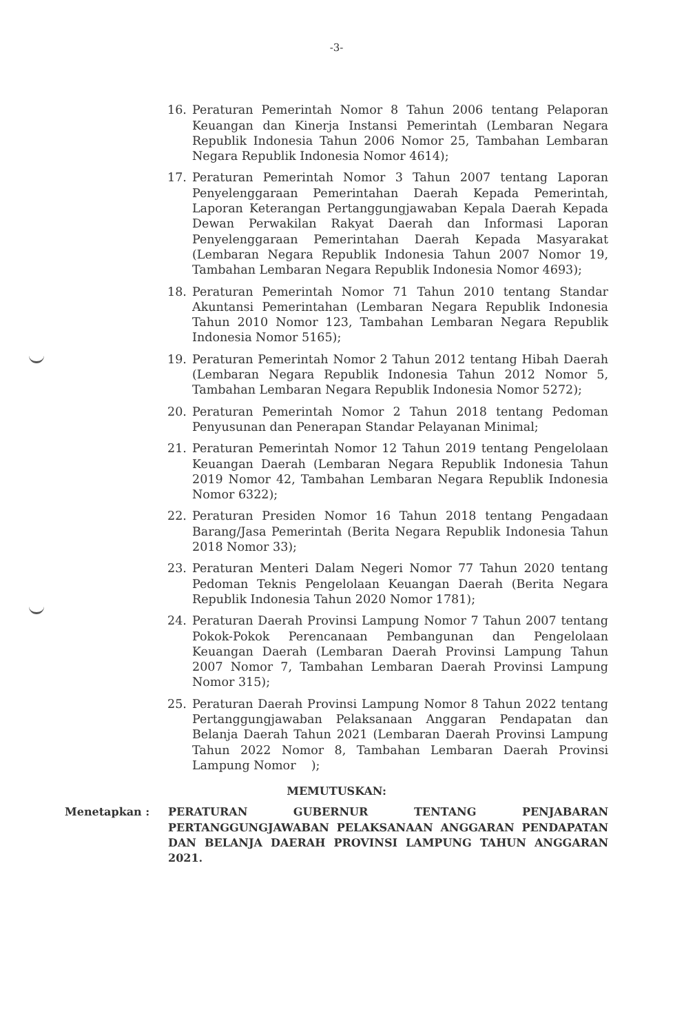-3-
16. Peraturan Pemerintah Nomor 8 Tahun 2006 tentang Pelaporan Keuangan dan Kinerja Instansi Pemerintah (Lembaran Negara Republik Indonesia Tahun 2006 Nomor 25, Tambahan Lembaran Negara Republik Indonesia Nomor 4614);
17. Peraturan Pemerintah Nomor 3 Tahun 2007 tentang Laporan Penyelenggaraan Pemerintahan Daerah Kepada Pemerintah, Laporan Keterangan Pertanggungjawaban Kepala Daerah Kepada Dewan Perwakilan Rakyat Daerah dan Informasi Laporan Penyelenggaraan Pemerintahan Daerah Kepada Masyarakat (Lembaran Negara Republik Indonesia Tahun 2007 Nomor 19, Tambahan Lembaran Negara Republik Indonesia Nomor 4693);
18. Peraturan Pemerintah Nomor 71 Tahun 2010 tentang Standar Akuntansi Pemerintahan (Lembaran Negara Republik Indonesia Tahun 2010 Nomor 123, Tambahan Lembaran Negara Republik Indonesia Nomor 5165);
19. Peraturan Pemerintah Nomor 2 Tahun 2012 tentang Hibah Daerah (Lembaran Negara Republik Indonesia Tahun 2012 Nomor 5, Tambahan Lembaran Negara Republik Indonesia Nomor 5272);
20. Peraturan Pemerintah Nomor 2 Tahun 2018 tentang Pedoman Penyusunan dan Penerapan Standar Pelayanan Minimal;
21. Peraturan Pemerintah Nomor 12 Tahun 2019 tentang Pengelolaan Keuangan Daerah (Lembaran Negara Republik Indonesia Tahun 2019 Nomor 42, Tambahan Lembaran Negara Republik Indonesia Nomor 6322);
22. Peraturan Presiden Nomor 16 Tahun 2018 tentang Pengadaan Barang/Jasa Pemerintah (Berita Negara Republik Indonesia Tahun 2018 Nomor 33);
23. Peraturan Menteri Dalam Negeri Nomor 77 Tahun 2020 tentang Pedoman Teknis Pengelolaan Keuangan Daerah (Berita Negara Republik Indonesia Tahun 2020 Nomor 1781);
24. Peraturan Daerah Provinsi Lampung Nomor 7 Tahun 2007 tentang Pokok-Pokok Perencanaan Pembangunan dan Pengelolaan Keuangan Daerah (Lembaran Daerah Provinsi Lampung Tahun 2007 Nomor 7, Tambahan Lembaran Daerah Provinsi Lampung Nomor 315);
25. Peraturan Daerah Provinsi Lampung Nomor 8 Tahun 2022 tentang Pertanggungjawaban Pelaksanaan Anggaran Pendapatan dan Belanja Daerah Tahun 2021 (Lembaran Daerah Provinsi Lampung Tahun 2022 Nomor 8, Tambahan Lembaran Daerah Provinsi Lampung Nomor );
MEMUTUSKAN:
Menetapkan : PERATURAN GUBERNUR TENTANG PENJABARAN PERTANGGUNGJAWABAN PELAKSANAAN ANGGARAN PENDAPATAN DAN BELANJA DAERAH PROVINSI LAMPUNG TAHUN ANGGARAN 2021.